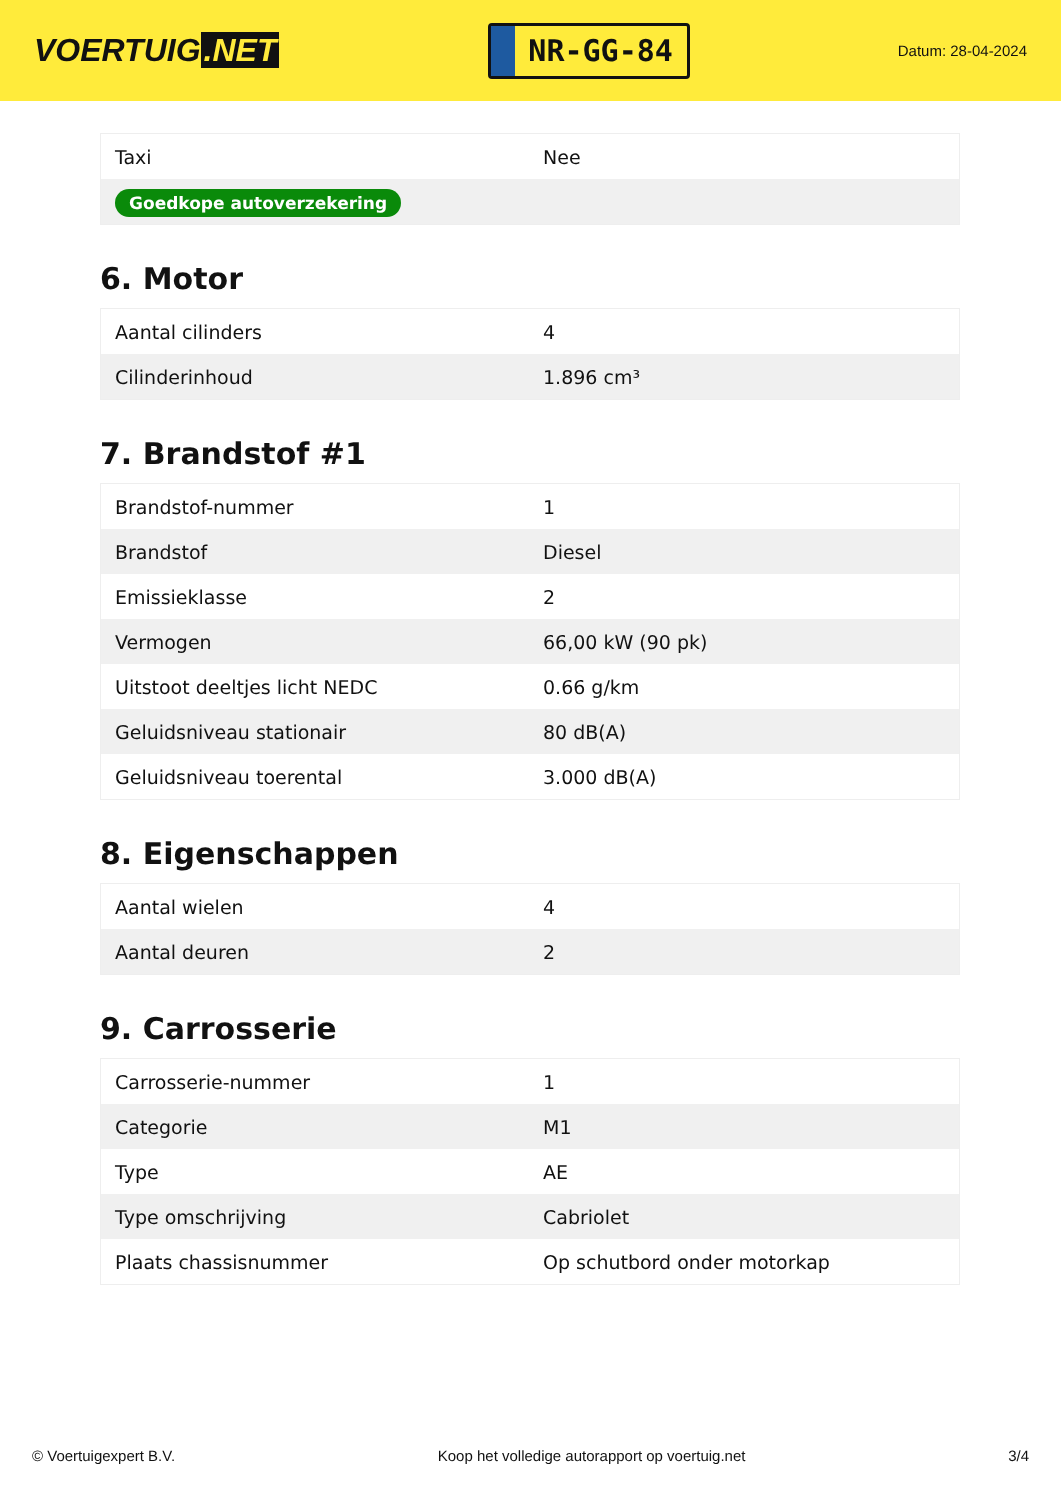VOERTUIG.NET
NR-GG-84
Datum: 28-04-2024
| Taxi | Nee |
| Goedkope autoverzekering | |
6. Motor
| Aantal cilinders | 4 |
| Cilinderinhoud | 1.896 cm³ |
7. Brandstof #1
| Brandstof-nummer | 1 |
| Brandstof | Diesel |
| Emissieklasse | 2 |
| Vermogen | 66,00 kW (90 pk) |
| Uitstoot deeltjes licht NEDC | 0.66 g/km |
| Geluidsniveau stationair | 80 dB(A) |
| Geluidsniveau toerental | 3.000 dB(A) |
8. Eigenschappen
| Aantal wielen | 4 |
| Aantal deuren | 2 |
9. Carrosserie
| Carrosserie-nummer | 1 |
| Categorie | M1 |
| Type | AE |
| Type omschrijving | Cabriolet |
| Plaats chassisnummer | Op schutbord onder motorkap |
© Voertuigexpert B.V. Koop het volledige autorapport op voertuig.net 3/4